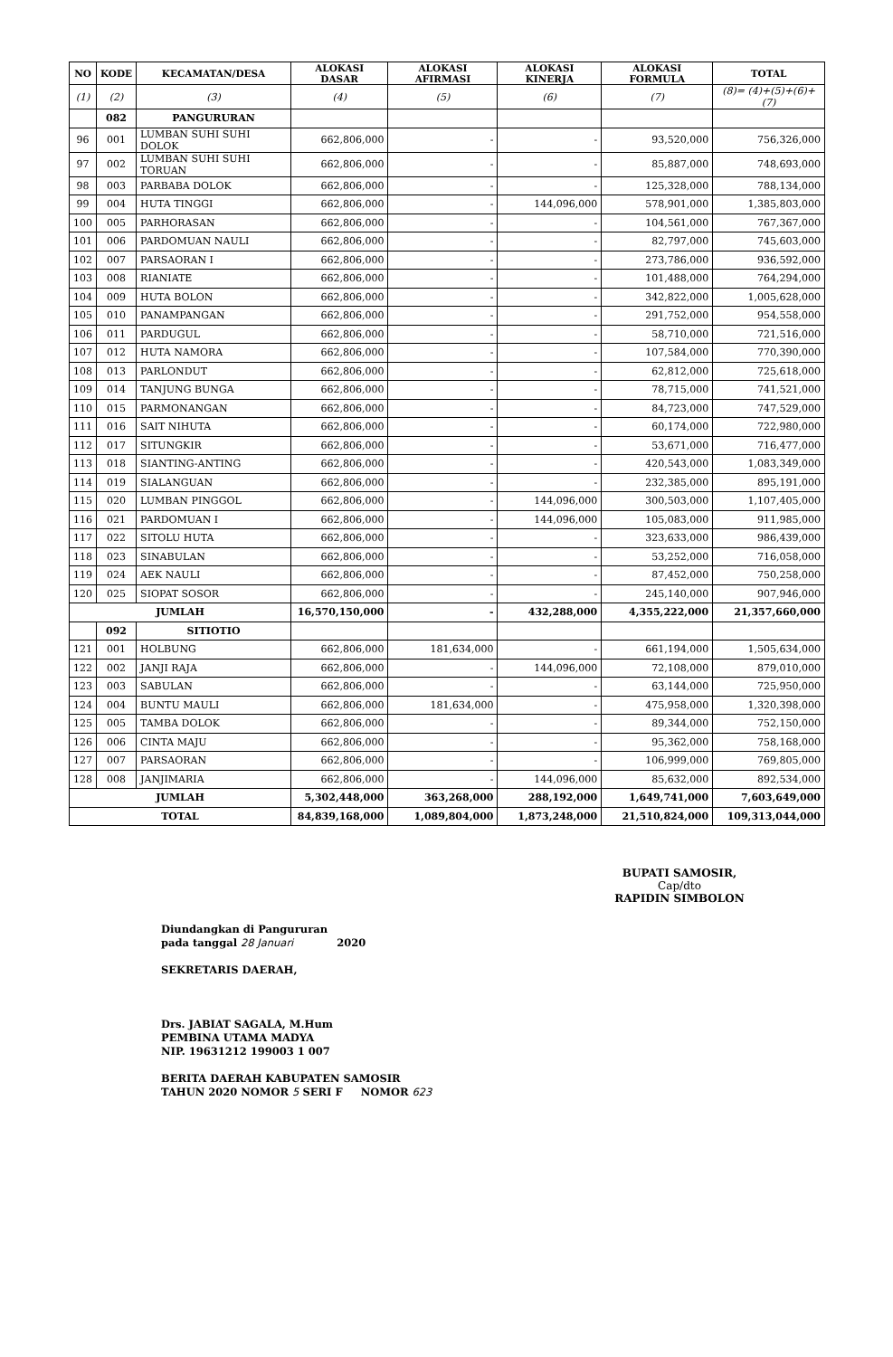| NO | KODE | KECAMATAN/DESA | ALOKASI DASAR | ALOKASI AFIRMASI | ALOKASI KINERJA | ALOKASI FORMULA | TOTAL |
| --- | --- | --- | --- | --- | --- | --- | --- |
| (1) | (2) | (3) | (4) | (5) | (6) | (7) | (8)= (4)+(5)+(6)+(7) |
| | 082 | PANGURURAN | | | | | |
| 96 | 001 | LUMBAN SUHI SUHI DOLOK | 662,806,000 | - | - | 93,520,000 | 756,326,000 |
| 97 | 002 | LUMBAN SUHI SUHI TORUAN | 662,806,000 | - | - | 85,887,000 | 748,693,000 |
| 98 | 003 | PARBABA DOLOK | 662,806,000 | - | - | 125,328,000 | 788,134,000 |
| 99 | 004 | HUTA TINGGI | 662,806,000 | - | 144,096,000 | 578,901,000 | 1,385,803,000 |
| 100 | 005 | PARHORASAN | 662,806,000 | - | - | 104,561,000 | 767,367,000 |
| 101 | 006 | PARDOMUAN NAULI | 662,806,000 | - | - | 82,797,000 | 745,603,000 |
| 102 | 007 | PARSAORAN I | 662,806,000 | - | - | 273,786,000 | 936,592,000 |
| 103 | 008 | RIANIATE | 662,806,000 | - | - | 101,488,000 | 764,294,000 |
| 104 | 009 | HUTA BOLON | 662,806,000 | - | - | 342,822,000 | 1,005,628,000 |
| 105 | 010 | PANAMPANGAN | 662,806,000 | - | - | 291,752,000 | 954,558,000 |
| 106 | 011 | PARDUGUL | 662,806,000 | - | - | 58,710,000 | 721,516,000 |
| 107 | 012 | HUTA NAMORA | 662,806,000 | - | - | 107,584,000 | 770,390,000 |
| 108 | 013 | PARLONDUT | 662,806,000 | - | - | 62,812,000 | 725,618,000 |
| 109 | 014 | TANJUNG BUNGA | 662,806,000 | - | - | 78,715,000 | 741,521,000 |
| 110 | 015 | PARMONANGAN | 662,806,000 | - | - | 84,723,000 | 747,529,000 |
| 111 | 016 | SAIT NIHUTA | 662,806,000 | - | - | 60,174,000 | 722,980,000 |
| 112 | 017 | SITUNGKIR | 662,806,000 | - | - | 53,671,000 | 716,477,000 |
| 113 | 018 | SIANTING-ANTING | 662,806,000 | - | - | 420,543,000 | 1,083,349,000 |
| 114 | 019 | SIALANGUAN | 662,806,000 | - | - | 232,385,000 | 895,191,000 |
| 115 | 020 | LUMBAN PINGGOL | 662,806,000 | - | 144,096,000 | 300,503,000 | 1,107,405,000 |
| 116 | 021 | PARDOMUAN I | 662,806,000 | - | 144,096,000 | 105,083,000 | 911,985,000 |
| 117 | 022 | SITOLU HUTA | 662,806,000 | - | - | 323,633,000 | 986,439,000 |
| 118 | 023 | SINABULAN | 662,806,000 | - | - | 53,252,000 | 716,058,000 |
| 119 | 024 | AEK NAULI | 662,806,000 | - | - | 87,452,000 | 750,258,000 |
| 120 | 025 | SIOPAT SOSOR | 662,806,000 | - | - | 245,140,000 | 907,946,000 |
| JUMLAH | | | 16,570,150,000 | - | 432,288,000 | 4,355,222,000 | 21,357,660,000 |
| | 092 | SITIOTIO | | | | | |
| 121 | 001 | HOLBUNG | 662,806,000 | 181,634,000 | - | 661,194,000 | 1,505,634,000 |
| 122 | 002 | JANJI RAJA | 662,806,000 | - | 144,096,000 | 72,108,000 | 879,010,000 |
| 123 | 003 | SABULAN | 662,806,000 | - | - | 63,144,000 | 725,950,000 |
| 124 | 004 | BUNTU MAULI | 662,806,000 | 181,634,000 | - | 475,958,000 | 1,320,398,000 |
| 125 | 005 | TAMBA DOLOK | 662,806,000 | - | - | 89,344,000 | 752,150,000 |
| 126 | 006 | CINTA MAJU | 662,806,000 | - | - | 95,362,000 | 758,168,000 |
| 127 | 007 | PARSAORAN | 662,806,000 | - | - | 106,999,000 | 769,805,000 |
| 128 | 008 | JANJIMARIA | 662,806,000 | - | 144,096,000 | 85,632,000 | 892,534,000 |
| JUMLAH | | | 5,302,448,000 | 363,268,000 | 288,192,000 | 1,649,741,000 | 7,603,649,000 |
| TOTAL | | | 84,839,168,000 | 1,089,804,000 | 1,873,248,000 | 21,510,824,000 | 109,313,044,000 |
BUPATI SAMOSIR,
Cap/dto
RAPIDIN SIMBOLON
Diundangkan di Pangururan
pada tanggal 28 Januari 2020
SEKRETARIS DAERAH,
Drs. JABIAT SAGALA, M.Hum
PEMBINA UTAMA MADYA
NIP. 19631212 199003 1 007
BERITA DAERAH KABUPATEN SAMOSIR
TAHUN 2020 NOMOR 5 SERI F NOMOR 623